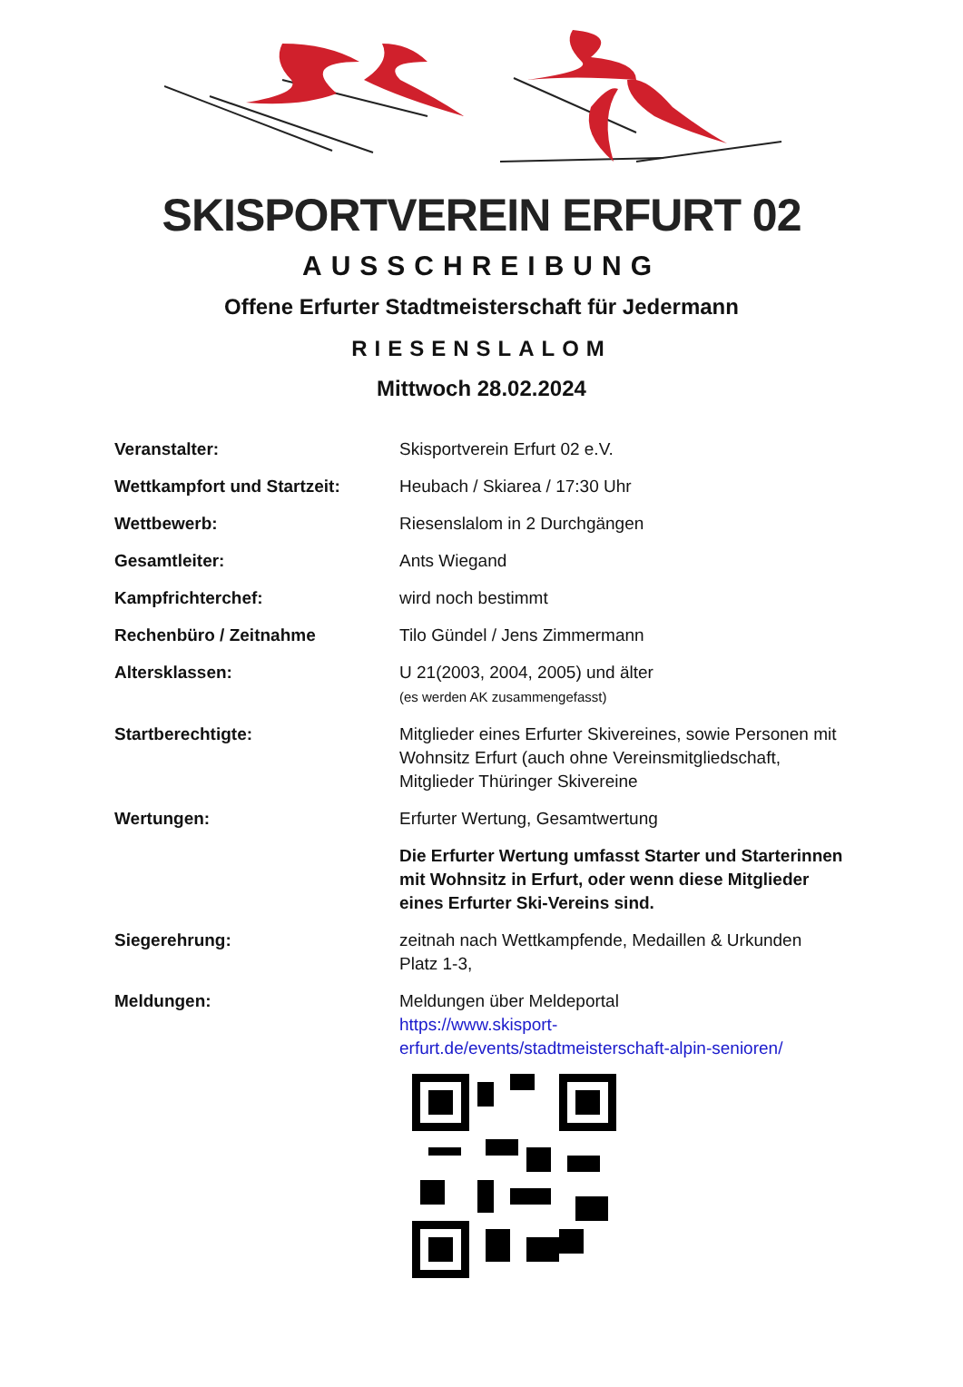SKISPORTVEREIN ERFURT 02
AUSSCHREIBUNG
Offene Erfurter Stadtmeisterschaft für Jedermann
RIESENSLALOM
Mittwoch 28.02.2024
| Veranstalter: | Skisportverein Erfurt 02 e.V. |
| Wettkampfort und Startzeit: | Heubach / Skiarea / 17:30 Uhr |
| Wettbewerb: | Riesenslalom in 2 Durchgängen |
| Gesamtleiter: | Ants Wiegand |
| Kampfrichterchef: | wird noch bestimmt |
| Rechenbüro / Zeitnahme | Tilo Gündel / Jens Zimmermann |
| Altersklassen: | U 21(2003, 2004, 2005) und älter (es werden AK zusammengefasst) |
| Startberechtigte: | Mitglieder eines Erfurter Skivereines, sowie Personen mit Wohnsitz Erfurt (auch ohne Vereinsmitgliedschaft, Mitglieder Thüringer Skivereine |
| Wertungen: | Erfurter Wertung, Gesamtwertung |
| | Die Erfurter Wertung umfasst Starter und Starterinnen mit Wohnsitz in Erfurt, oder wenn diese Mitglieder eines Erfurter Ski-Vereins sind. |
| Siegerehrung: | zeitnah nach Wettkampfende, Medaillen & Urkunden Platz 1-3, |
| Meldungen: | Meldungen über Meldeportal https://www.skisport- erfurt.de/events/stadtmeisterschaft-alpin-senioren/ |